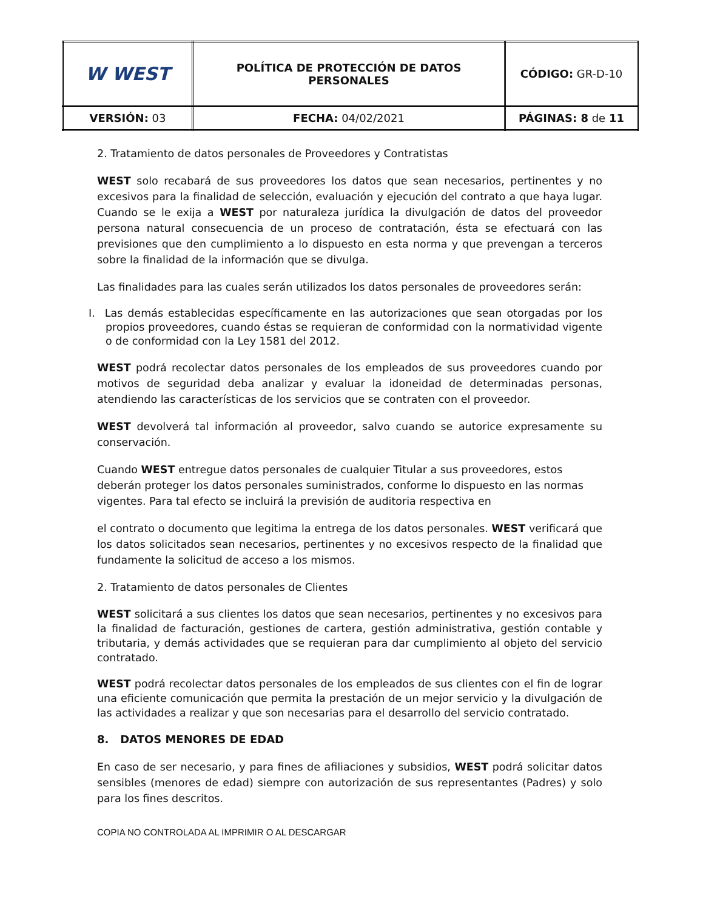| W WEST | POLÍTICA DE PROTECCIÓN DE DATOS PERSONALES | CÓDIGO: GR-D-10 |
| VERSIÓN: 03 | FECHA: 04/02/2021 | PÁGINAS: 8 de 11 |
2. Tratamiento de datos personales de Proveedores y Contratistas
WEST solo recabará de sus proveedores los datos que sean necesarios, pertinentes y no excesivos para la finalidad de selección, evaluación y ejecución del contrato a que haya lugar. Cuando se le exija a WEST por naturaleza jurídica la divulgación de datos del proveedor persona natural consecuencia de un proceso de contratación, ésta se efectuará con las previsiones que den cumplimiento a lo dispuesto en esta norma y que prevengan a terceros sobre la finalidad de la información que se divulga.
Las finalidades para las cuales serán utilizados los datos personales de proveedores serán:
I. Las demás establecidas específicamente en las autorizaciones que sean otorgadas por los propios proveedores, cuando éstas se requieran de conformidad con la normatividad vigente o de conformidad con la Ley 1581 del 2012.
WEST podrá recolectar datos personales de los empleados de sus proveedores cuando por motivos de seguridad deba analizar y evaluar la idoneidad de determinadas personas, atendiendo las características de los servicios que se contraten con el proveedor.
WEST devolverá tal información al proveedor, salvo cuando se autorice expresamente su conservación.
Cuando WEST entregue datos personales de cualquier Titular a sus proveedores, estos deberán proteger los datos personales suministrados, conforme lo dispuesto en las normas vigentes. Para tal efecto se incluirá la previsión de auditoria respectiva en
el contrato o documento que legitima la entrega de los datos personales. WEST verificará que los datos solicitados sean necesarios, pertinentes y no excesivos respecto de la finalidad que fundamente la solicitud de acceso a los mismos.
2. Tratamiento de datos personales de Clientes
WEST solicitará a sus clientes los datos que sean necesarios, pertinentes y no excesivos para la finalidad de facturación, gestiones de cartera, gestión administrativa, gestión contable y tributaria, y demás actividades que se requieran para dar cumplimiento al objeto del servicio contratado.
WEST podrá recolectar datos personales de los empleados de sus clientes con el fin de lograr una eficiente comunicación que permita la prestación de un mejor servicio y la divulgación de las actividades a realizar y que son necesarias para el desarrollo del servicio contratado.
8. DATOS MENORES DE EDAD
En caso de ser necesario, y para fines de afiliaciones y subsidios, WEST podrá solicitar datos sensibles (menores de edad) siempre con autorización de sus representantes (Padres) y solo para los fines descritos.
COPIA NO CONTROLADA AL IMPRIMIR O AL DESCARGAR